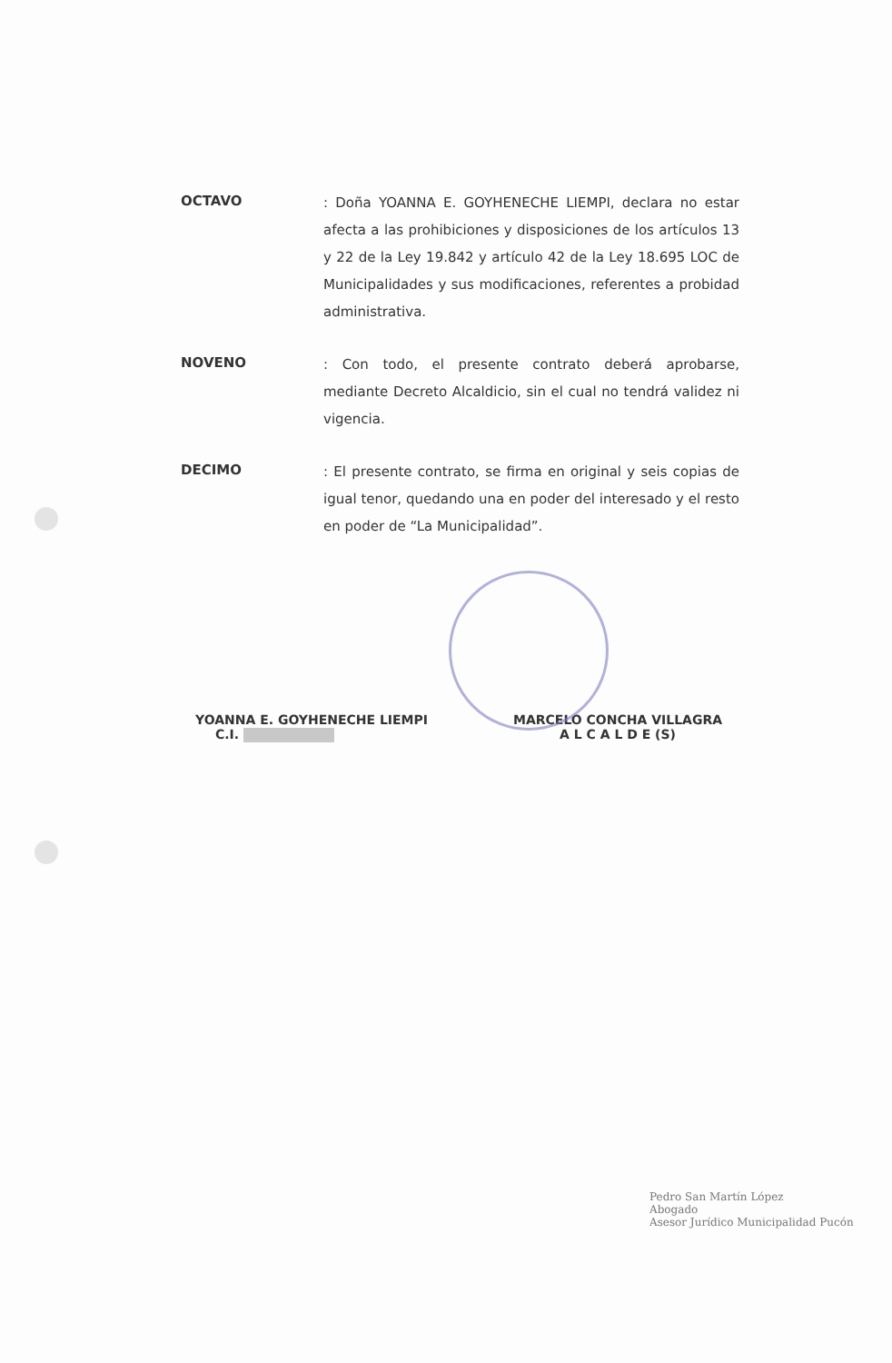OCTAVO
: Doña YOANNA E. GOYHENECHE LIEMPI, declara no estar afecta a las prohibiciones y disposiciones de los artículos 13 y 22 de la Ley 19.842 y artículo 42 de la Ley 18.695 LOC de Municipalidades y sus modificaciones, referentes a probidad administrativa.
NOVENO
: Con todo, el presente contrato deberá aprobarse, mediante Decreto Alcaldicio, sin el cual no tendrá validez ni vigencia.
DECIMO
: El presente contrato, se firma en original y seis copias de igual tenor, quedando una en poder del interesado y el resto en poder de “La Municipalidad”.
YOANNA E. GOYHENECHE LIEMPI
C.I.
MARCELO CONCHA VILLAGRA
A L C A L D E (S)
Pedro San Martín López
Abogado
Asesor Jurídico Municipalidad Pucón